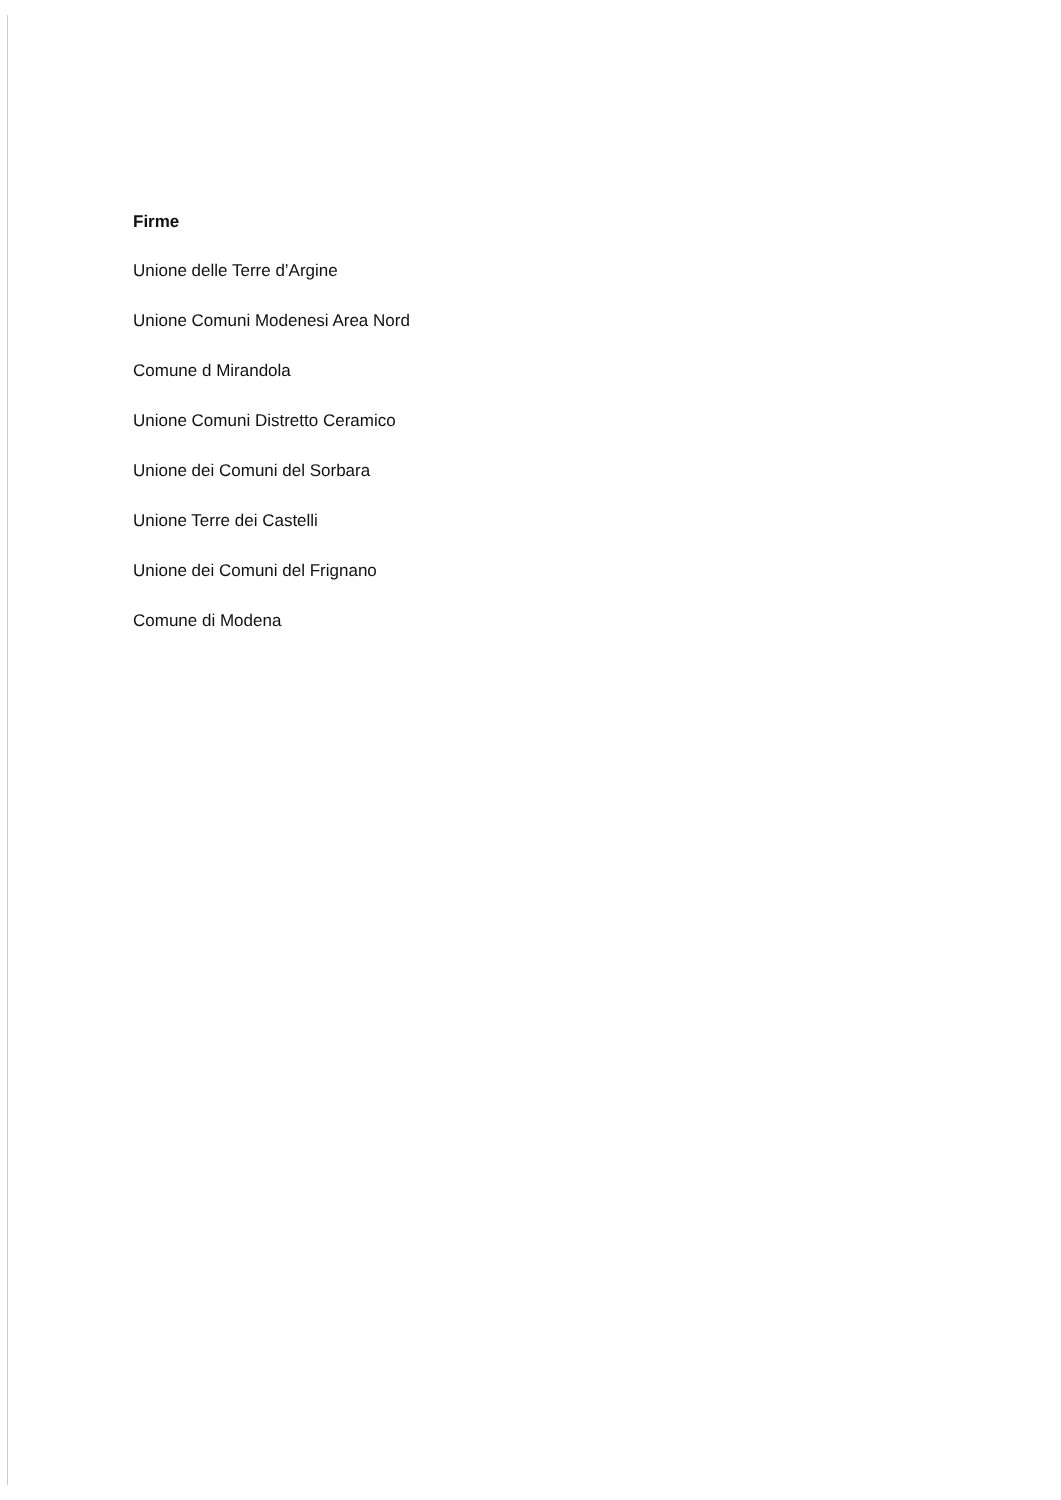Firme
Unione delle Terre d’Argine
Unione Comuni Modenesi Area Nord
Comune d Mirandola
Unione Comuni Distretto Ceramico
Unione dei Comuni del Sorbara
Unione Terre dei Castelli
Unione dei Comuni del Frignano
Comune di Modena